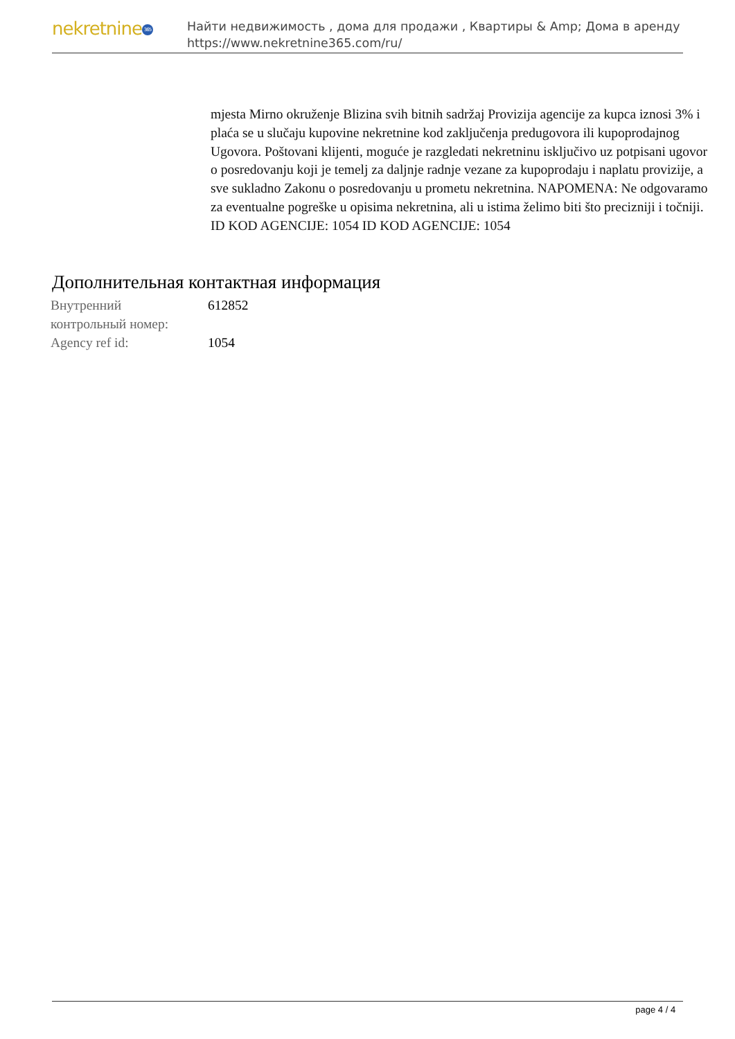nekretnine 365
Найти недвижимость , дома для продажи , Квартиры & Amp; Дома в аренду
https://www.nekretnine365.com/ru/
mjesta Mirno okruženje Blizina svih bitnih sadržaj Provizija agencije za kupca iznosi 3% i plaća se u slučaju kupovine nekretnine kod zaključenja predugovora ili kupoprodajnog Ugovora. Poštovani klijenti, moguće je razgledati nekretninu isključivo uz potpisani ugovor o posredovanju koji je temelj za daljnje radnje vezane za kupoprodaju i naplatu provizije, a sve sukladno Zakonu o posredovanju u prometu nekretnina. NAPOMENA: Ne odgovaramo za eventualne pogreške u opisima nekretnina, ali u istima želimo biti što precizniji i točniji. ID KOD AGENCIJE: 1054 ID KOD AGENCIJE: 1054
Дополнительная контактная информация
| Внутренний контрольный номер: | 612852 |
| Agency ref id: | 1054 |
page 4 / 4